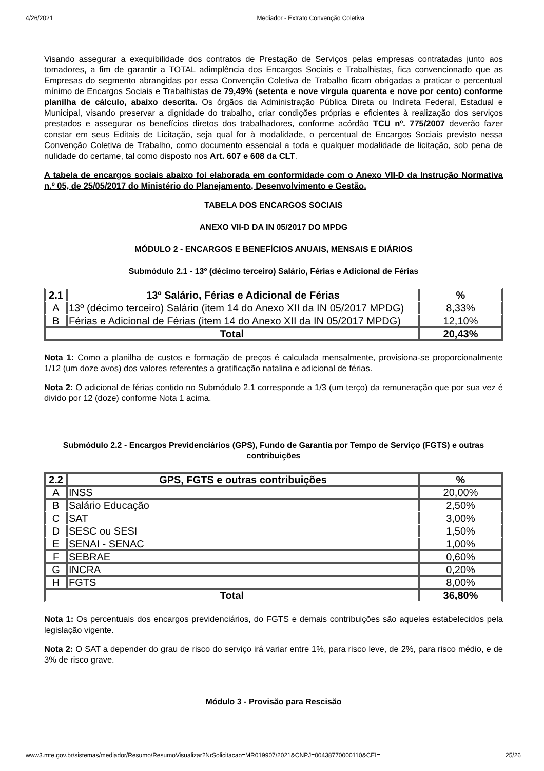4/26/2021 Mediador - Extrato Convenção Coletiva
Visando assegurar a exequibilidade dos contratos de Prestação de Serviços pelas empresas contratadas junto aos tomadores, a fim de garantir a TOTAL adimplência dos Encargos Sociais e Trabalhistas, fica convencionado que as Empresas do segmento abrangidas por essa Convenção Coletiva de Trabalho ficam obrigadas a praticar o percentual mínimo de Encargos Sociais e Trabalhistas de 79,49% (setenta e nove vírgula quarenta e nove por cento) conforme planilha de cálculo, abaixo descrita. Os órgãos da Administração Pública Direta ou Indireta Federal, Estadual e Municipal, visando preservar a dignidade do trabalho, criar condições próprias e eficientes à realização dos serviços prestados e assegurar os benefícios diretos dos trabalhadores, conforme acórdão TCU nº. 775/2007 deverão fazer constar em seus Editais de Licitação, seja qual for à modalidade, o percentual de Encargos Sociais previsto nessa Convenção Coletiva de Trabalho, como documento essencial a toda e qualquer modalidade de licitação, sob pena de nulidade do certame, tal como disposto nos Art. 607 e 608 da CLT.
A tabela de encargos sociais abaixo foi elaborada em conformidade com o Anexo VII-D da Instrução Normativa n.º 05, de 25/05/2017 do Ministério do Planejamento, Desenvolvimento e Gestão.
TABELA DOS ENCARGOS SOCIAIS
ANEXO VII-D DA IN 05/2017 DO MPDG
MÓDULO 2 - ENCARGOS E BENEFÍCIOS ANUAIS, MENSAIS E DIÁRIOS
Submódulo 2.1 - 13º (décimo terceiro) Salário, Férias e Adicional de Férias
| 2.1 | 13º Salário, Férias e Adicional de Férias | % |
| --- | --- | --- |
| A | 13º (décimo terceiro) Salário (item 14 do Anexo XII da IN 05/2017 MPDG) | 8,33% |
| B | Férias e Adicional de Férias (item 14 do Anexo XII da IN 05/2017 MPDG) | 12,10% |
| Total | | 20,43% |
Nota 1: Como a planilha de custos e formação de preços é calculada mensalmente, provisiona-se proporcionalmente 1/12 (um doze avos) dos valores referentes a gratificação natalina e adicional de férias.
Nota 2: O adicional de férias contido no Submódulo 2.1 corresponde a 1/3 (um terço) da remuneração que por sua vez é divido por 12 (doze) conforme Nota 1 acima.
Submódulo 2.2 - Encargos Previdenciários (GPS), Fundo de Garantia por Tempo de Serviço (FGTS) e outras contribuições
| 2.2 | GPS, FGTS e outras contribuições | % |
| --- | --- | --- |
| A | INSS | 20,00% |
| B | Salário Educação | 2,50% |
| C | SAT | 3,00% |
| D | SESC ou SESI | 1,50% |
| E | SENAI - SENAC | 1,00% |
| F | SEBRAE | 0,60% |
| G | INCRA | 0,20% |
| H | FGTS | 8,00% |
| Total | | 36,80% |
Nota 1: Os percentuais dos encargos previdenciários, do FGTS e demais contribuições são aqueles estabelecidos pela legislação vigente.
Nota 2: O SAT a depender do grau de risco do serviço irá variar entre 1%, para risco leve, de 2%, para risco médio, e de 3% de risco grave.
Módulo 3 - Provisão para Rescisão
www3.mte.gov.br/sistemas/mediador/Resumo/ResumoVisualizar?NrSolicitacao=MR019907/2021&CNPJ=00438770000110&CEI= 25/26